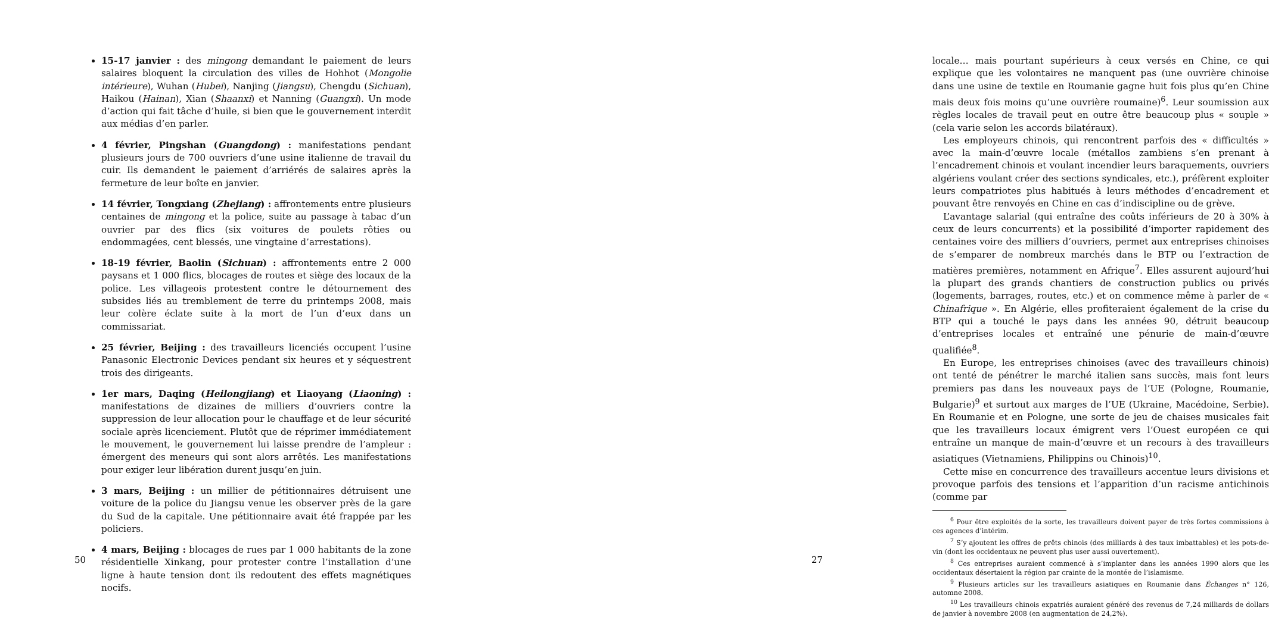15-17 janvier : des mingong demandant le paiement de leurs salaires bloquent la circulation des villes de Hohhot (Mongolie intérieure), Wuhan (Hubei), Nanjing (Jiangsu), Chengdu (Sichuan), Haikou (Hainan), Xian (Shaanxi) et Nanning (Guangxi). Un mode d’action qui fait tâche d’huile, si bien que le gouvernement interdit aux médias d’en parler.
4 février, Pingshan (Guangdong) : manifestations pendant plusieurs jours de 700 ouvriers d’une usine italienne de travail du cuir. Ils demandent le paiement d’arriérés de salaires après la fermeture de leur boîte en janvier.
14 février, Tongxiang (Zhejiang) : affrontements entre plusieurs centaines de mingong et la police, suite au passage à tabac d’un ouvrier par des flics (six voitures de poulets rôties ou endommagées, cent blessés, une vingtaine d’arrestations).
18-19 février, Baolin (Sichuan) : affrontements entre 2 000 paysans et 1 000 flics, blocages de routes et siège des locaux de la police. Les villageois protestent contre le détournement des subsides liés au tremblement de terre du printemps 2008, mais leur colère éclate suite à la mort de l’un d’eux dans un commissariat.
25 février, Beijing : des travailleurs licenciés occupent l’usine Panasonic Electronic Devices pendant six heures et y séquestrent trois des dirigeants.
1er mars, Daqing (Heilongjiang) et Liaoyang (Liaoning) : manifestations de dizaines de milliers d’ouvriers contre la suppression de leur allocation pour le chauffage et de leur sécurité sociale après licenciement. Plutôt que de réprimer immédiatement le mouvement, le gouvernement lui laisse prendre de l’ampleur : émergent des meneurs qui sont alors arrêtés. Les manifestations pour exiger leur libération durent jusqu’en juin.
3 mars, Beijing : un millier de pétitionnaires détruisent une voiture de la police du Jiangsu venue les observer près de la gare du Sud de la capitale. Une pétitionnaire avait été frappée par les policiers.
4 mars, Beijing : blocages de rues par 1 000 habitants de la zone résidentielle Xinkang, pour protester contre l’installation d’une ligne à haute tension dont ils redoutent des effets magnétiques nocifs.
50
locale… mais pourtant supérieurs à ceux versés en Chine, ce qui explique que les volontaires ne manquent pas (une ouvrière chinoise dans une usine de textile en Roumanie gagne huit fois plus qu’en Chine mais deux fois moins qu’une ouvrière roumaine)<sup>6</sup>. Leur soumission aux règles locales de travail peut en outre être beaucoup plus « souple » (cela varie selon les accords bilatéraux).
Les employeurs chinois, qui rencontrent parfois des « difficultés » avec la main-d’œuvre locale (métallos zambiens s’en prenant à l’encadrement chinois et voulant incendier leurs baraquements, ouvriers algériens voulant créer des sections syndicales, etc.), préfèrent exploiter leurs compatriotes plus habitués à leurs méthodes d’encadrement et pouvant être renvoyés en Chine en cas d’indiscipline ou de grève.
L’avantage salarial (qui entraîne des coûts inférieurs de 20 à 30% à ceux de leurs concurrents) et la possibilité d’importer rapidement des centaines voire des milliers d’ouvriers, permet aux entreprises chinoises de s’emparer de nombreux marchés dans le BTP ou l’extraction de matières premières, notamment en Afrique<sup>7</sup>. Elles assurent aujourd’hui la plupart des grands chantiers de construction publics ou privés (logements, barrages, routes, etc.) et on commence même à parler de « Chinafrique ». En Algérie, elles profiteraient également de la crise du BTP qui a touché le pays dans les années 90, détruit beaucoup d’entreprises locales et entraîné une pénurie de main-d’œuvre qualifiée<sup>8</sup>.
En Europe, les entreprises chinoises (avec des travailleurs chinois) ont tenté de pénétrer le marché italien sans succès, mais font leurs premiers pas dans les nouveaux pays de l’UE (Pologne, Roumanie, Bulgarie)<sup>9</sup> et surtout aux marges de l’UE (Ukraine, Macédoine, Serbie). En Roumanie et en Pologne, une sorte de jeu de chaises musicales fait que les travailleurs locaux émigrent vers l’Ouest européen ce qui entraîne un manque de main-d’œuvre et un recours à des travailleurs asiatiques (Vietnamiens, Philippins ou Chinois)<sup>10</sup>.
Cette mise en concurrence des travailleurs accentue leurs divisions et provoque parfois des tensions et l’apparition d’un racisme antichinois (comme par
<sup>6</sup> Pour être exploités de la sorte, les travailleurs doivent payer de très fortes commissions à ces agences d’intérim.
<sup>7</sup> S’y ajoutent les offres de prêts chinois (des milliards à des taux imbattables) et les pots-de-vin (dont les occidentaux ne peuvent plus user aussi ouvertement).
<sup>8</sup> Ces entreprises auraient commencé à s’implanter dans les années 1990 alors que les occidentaux désertaient la région par crainte de la montée de l’islamisme.
<sup>9</sup> Plusieurs articles sur les travailleurs asiatiques en Roumanie dans Échanges n° 126, automne 2008.
<sup>10</sup> Les travailleurs chinois expatriés auraient généré des revenus de 7,24 milliards de dollars de janvier à novembre 2008 (en augmentation de 24,2%).
27